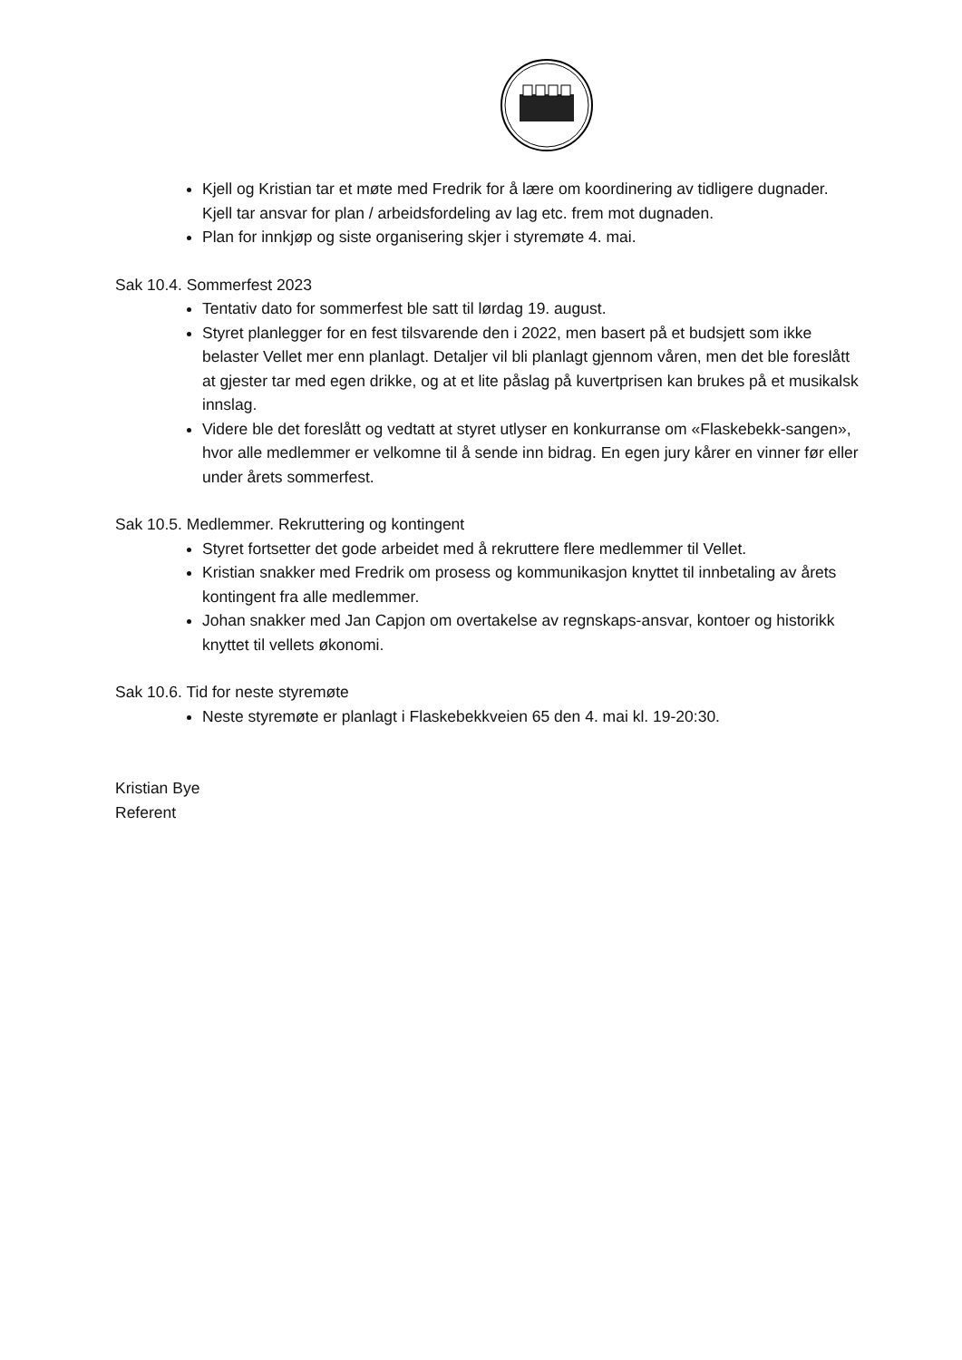Kjell og Kristian tar et møte med Fredrik for å lære om koordinering av tidligere dugnader. Kjell tar ansvar for plan / arbeidsfordeling av lag etc. frem mot dugnaden.
Plan for innkjøp og siste organisering skjer i styremøte 4. mai.
Sak 10.4. Sommerfest 2023
Tentativ dato for sommerfest ble satt til lørdag 19. august.
Styret planlegger for en fest tilsvarende den i 2022, men basert på et budsjett som ikke belaster Vellet mer enn planlagt. Detaljer vil bli planlagt gjennom våren, men det ble foreslått at gjester tar med egen drikke, og at et lite påslag på kuvertprisen kan brukes på et musikalsk innslag.
Videre ble det foreslått og vedtatt at styret utlyser en konkurranse om «Flaskebekk-sangen», hvor alle medlemmer er velkomne til å sende inn bidrag. En egen jury kårer en vinner før eller under årets sommerfest.
Sak 10.5. Medlemmer. Rekruttering og kontingent
Styret fortsetter det gode arbeidet med å rekruttere flere medlemmer til Vellet.
Kristian snakker med Fredrik om prosess og kommunikasjon knyttet til innbetaling av årets kontingent fra alle medlemmer.
Johan snakker med Jan Capjon om overtakelse av regnskaps-ansvar, kontoer og historikk knyttet til vellets økonomi.
Sak 10.6. Tid for neste styremøte
Neste styremøte er planlagt i Flaskebekkveien 65 den 4. mai kl. 19-20:30.
Kristian Bye
Referent